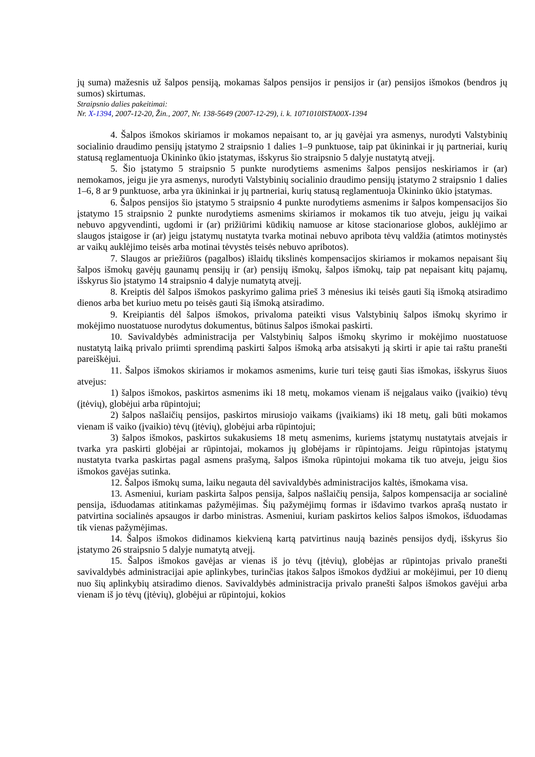jų suma) mažesnis už šalpos pensiją, mokamas šalpos pensijos ir pensijos ir (ar) pensijos išmokos (bendros jų sumos) skirtumas.
Straipsnio dalies pakeitimai:
Nr. X-1394, 2007-12-20, Žin., 2007, Nr. 138-5649 (2007-12-29), i. k. 1071010ISTA00X-1394
4. Šalpos išmokos skiriamos ir mokamos nepaisant to, ar jų gavėjai yra asmenys, nurodyti Valstybinių socialinio draudimo pensijų įstatymo 2 straipsnio 1 dalies 1–9 punktuose, taip pat ūkininkai ir jų partneriai, kurių statusą reglamentuoja Ūkininko ūkio įstatymas, išskyrus šio straipsnio 5 dalyje nustatytą atvejį.
5. Šio įstatymo 5 straipsnio 5 punkte nurodytiems asmenims šalpos pensijos neskiriamos ir (ar) nemokamos, jeigu jie yra asmenys, nurodyti Valstybinių socialinio draudimo pensijų įstatymo 2 straipsnio 1 dalies 1–6, 8 ar 9 punktuose, arba yra ūkininkai ir jų partneriai, kurių statusą reglamentuoja Ūkininko ūkio įstatymas.
6. Šalpos pensijos šio įstatymo 5 straipsnio 4 punkte nurodytiems asmenims ir šalpos kompensacijos šio įstatymo 15 straipsnio 2 punkte nurodytiems asmenims skiriamos ir mokamos tik tuo atveju, jeigu jų vaikai nebuvo apgyvendinti, ugdomi ir (ar) prižiūrimi kūdikių namuose ar kitose stacionariose globos, auklėjimo ar slaugos įstaigose ir (ar) jeigu įstatymų nustatyta tvarka motinai nebuvo apribota tėvų valdžia (atimtos motinystės ar vaikų auklėjimo teisės arba motinai tėvystės teisės nebuvo apribotos).
7. Slaugos ar priežiūros (pagalbos) išlaidų tikslinės kompensacijos skiriamos ir mokamos nepaisant šių šalpos išmokų gavėjų gaunamų pensijų ir (ar) pensijų išmokų, šalpos išmokų, taip pat nepaisant kitų pajamų, išskyrus šio įstatymo 14 straipsnio 4 dalyje numatytą atvejį.
8. Kreiptis dėl šalpos išmokos paskyrimo galima prieš 3 mėnesius iki teisės gauti šią išmoką atsiradimo dienos arba bet kuriuo metu po teisės gauti šią išmoką atsiradimo.
9. Kreipiantis dėl šalpos išmokos, privaloma pateikti visus Valstybinių šalpos išmokų skyrimo ir mokėjimo nuostatuose nurodytus dokumentus, būtinus šalpos išmokai paskirti.
10. Savivaldybės administracija per Valstybinių šalpos išmokų skyrimo ir mokėjimo nuostatuose nustatytą laiką privalo priimti sprendimą paskirti šalpos išmoką arba atsisakyti ją skirti ir apie tai raštu pranešti pareiškėjui.
11. Šalpos išmokos skiriamos ir mokamos asmenims, kurie turi teisę gauti šias išmokas, išskyrus šiuos atvejus:
1) šalpos išmokos, paskirtos asmenims iki 18 metų, mokamos vienam iš neįgalaus vaiko (įvaikio) tėvų (įtėvių), globėjui arba rūpintojui;
2) šalpos našlaičių pensijos, paskirtos mirusiojo vaikams (įvaikiams) iki 18 metų, gali būti mokamos vienam iš vaiko (įvaikio) tėvų (įtėvių), globėjui arba rūpintojui;
3) šalpos išmokos, paskirtos sukakusiems 18 metų asmenims, kuriems įstatymų nustatytais atvejais ir tvarka yra paskirti globėjai ar rūpintojai, mokamos jų globėjams ir rūpintojams. Jeigu rūpintojas įstatymų nustatyta tvarka paskirtas pagal asmens prašymą, šalpos išmoka rūpintojui mokama tik tuo atveju, jeigu šios išmokos gavėjas sutinka.
12. Šalpos išmokų suma, laiku negauta dėl savivaldybės administracijos kaltės, išmokama visa.
13. Asmeniui, kuriam paskirta šalpos pensija, šalpos našlaičių pensija, šalpos kompensacija ar socialinė pensija, išduodamas atitinkamas pažymėjimas. Šių pažymėjimų formas ir išdavimo tvarkos aprašą nustato ir patvirtina socialinės apsaugos ir darbo ministras. Asmeniui, kuriam paskirtos kelios šalpos išmokos, išduodamas tik vienas pažymėjimas.
14. Šalpos išmokos didinamos kiekvieną kartą patvirtinus naują bazinės pensijos dydį, išskyrus šio įstatymo 26 straipsnio 5 dalyje numatytą atvejį.
15. Šalpos išmokos gavėjas ar vienas iš jo tėvų (įtėvių), globėjas ar rūpintojas privalo pranešti savivaldybės administracijai apie aplinkybes, turinčias įtakos šalpos išmokos dydžiui ar mokėjimui, per 10 dienų nuo šių aplinkybių atsiradimo dienos. Savivaldybės administracija privalo pranešti šalpos išmokos gavėjui arba vienam iš jo tėvų (įtėvių), globėjui ar rūpintojui, kokios